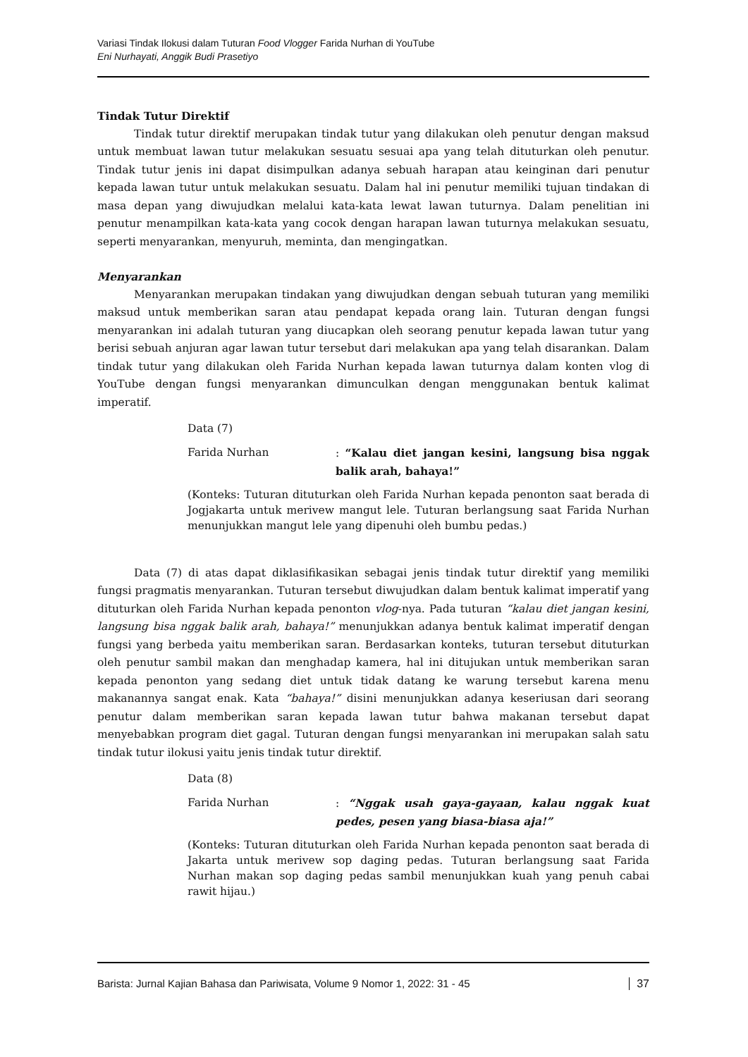Variasi Tindak Ilokusi dalam Tuturan Food Vlogger Farida Nurhan di YouTube
Eni Nurhayati, Anggik Budi Prasetiyo
Tindak Tutur Direktif
Tindak tutur direktif merupakan tindak tutur yang dilakukan oleh penutur dengan maksud untuk membuat lawan tutur melakukan sesuatu sesuai apa yang telah dituturkan oleh penutur. Tindak tutur jenis ini dapat disimpulkan adanya sebuah harapan atau keinginan dari penutur kepada lawan tutur untuk melakukan sesuatu. Dalam hal ini penutur memiliki tujuan tindakan di masa depan yang diwujudkan melalui kata-kata lewat lawan tuturnya. Dalam penelitian ini penutur menampilkan kata-kata yang cocok dengan harapan lawan tuturnya melakukan sesuatu, seperti menyarankan, menyuruh, meminta, dan mengingatkan.
Menyarankan
Menyarankan merupakan tindakan yang diwujudkan dengan sebuah tuturan yang memiliki maksud untuk memberikan saran atau pendapat kepada orang lain. Tuturan dengan fungsi menyarankan ini adalah tuturan yang diucapkan oleh seorang penutur kepada lawan tutur yang berisi sebuah anjuran agar lawan tutur tersebut dari melakukan apa yang telah disarankan. Dalam tindak tutur yang dilakukan oleh Farida Nurhan kepada lawan tuturnya dalam konten vlog di YouTube dengan fungsi menyarankan dimunculkan dengan menggunakan bentuk kalimat imperatif.
Data (7)
Farida Nurhan : “Kalau diet jangan kesini, langsung bisa nggak balik arah, bahaya!”
(Konteks: Tuturan dituturkan oleh Farida Nurhan kepada penonton saat berada di Jogjakarta untuk merivew mangut lele. Tuturan berlangsung saat Farida Nurhan menunjukkan mangut lele yang dipenuhi oleh bumbu pedas.)
Data (7) di atas dapat diklasifikasikan sebagai jenis tindak tutur direktif yang memiliki fungsi pragmatis menyarankan. Tuturan tersebut diwujudkan dalam bentuk kalimat imperatif yang dituturkan oleh Farida Nurhan kepada penonton vlog-nya. Pada tuturan “kalau diet jangan kesini, langsung bisa nggak balik arah, bahaya!” menunjukkan adanya bentuk kalimat imperatif dengan fungsi yang berbeda yaitu memberikan saran. Berdasarkan konteks, tuturan tersebut dituturkan oleh penutur sambil makan dan menghadap kamera, hal ini ditujukan untuk memberikan saran kepada penonton yang sedang diet untuk tidak datang ke warung tersebut karena menu makanannya sangat enak. Kata “bahaya!” disini menunjukkan adanya keseriusan dari seorang penutur dalam memberikan saran kepada lawan tutur bahwa makanan tersebut dapat menyebabkan program diet gagal. Tuturan dengan fungsi menyarankan ini merupakan salah satu tindak tutur ilokusi yaitu jenis tindak tutur direktif.
Data (8)
Farida Nurhan : “Nggak usah gaya-gayaan, kalau nggak kuat pedes, pesen yang biasa-biasa aja!”
(Konteks: Tuturan dituturkan oleh Farida Nurhan kepada penonton saat berada di Jakarta untuk merivew sop daging pedas. Tuturan berlangsung saat Farida Nurhan makan sop daging pedas sambil menunjukkan kuah yang penuh cabai rawit hijau.)
Barista: Jurnal Kajian Bahasa dan Pariwisata, Volume 9 Nomor 1, 2022: 31 - 45 37